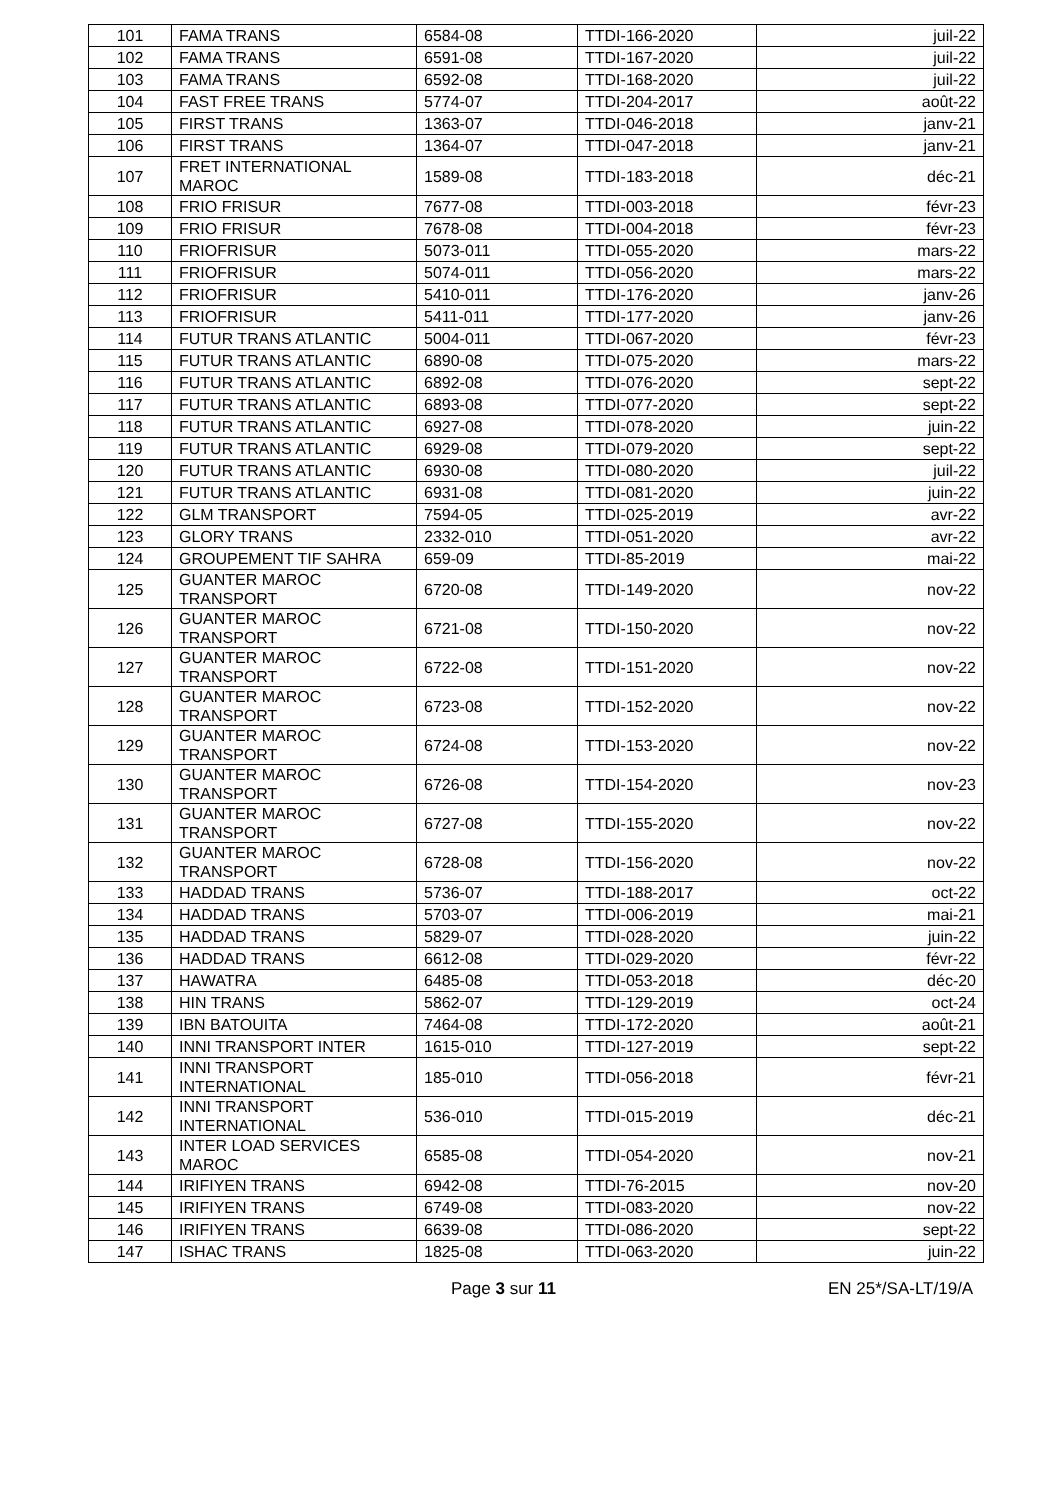| 101 | FAMA TRANS | 6584-08 | TTDI-166-2020 | juil-22 |
| 102 | FAMA TRANS | 6591-08 | TTDI-167-2020 | juil-22 |
| 103 | FAMA TRANS | 6592-08 | TTDI-168-2020 | juil-22 |
| 104 | FAST FREE TRANS | 5774-07 | TTDI-204-2017 | août-22 |
| 105 | FIRST TRANS | 1363-07 | TTDI-046-2018 | janv-21 |
| 106 | FIRST TRANS | 1364-07 | TTDI-047-2018 | janv-21 |
| 107 | FRET INTERNATIONAL MAROC | 1589-08 | TTDI-183-2018 | déc-21 |
| 108 | FRIO FRISUR | 7677-08 | TTDI-003-2018 | févr-23 |
| 109 | FRIO FRISUR | 7678-08 | TTDI-004-2018 | févr-23 |
| 110 | FRIOFRISUR | 5073-011 | TTDI-055-2020 | mars-22 |
| 111 | FRIOFRISUR | 5074-011 | TTDI-056-2020 | mars-22 |
| 112 | FRIOFRISUR | 5410-011 | TTDI-176-2020 | janv-26 |
| 113 | FRIOFRISUR | 5411-011 | TTDI-177-2020 | janv-26 |
| 114 | FUTUR TRANS ATLANTIC | 5004-011 | TTDI-067-2020 | févr-23 |
| 115 | FUTUR TRANS ATLANTIC | 6890-08 | TTDI-075-2020 | mars-22 |
| 116 | FUTUR TRANS ATLANTIC | 6892-08 | TTDI-076-2020 | sept-22 |
| 117 | FUTUR TRANS ATLANTIC | 6893-08 | TTDI-077-2020 | sept-22 |
| 118 | FUTUR TRANS ATLANTIC | 6927-08 | TTDI-078-2020 | juin-22 |
| 119 | FUTUR TRANS ATLANTIC | 6929-08 | TTDI-079-2020 | sept-22 |
| 120 | FUTUR TRANS ATLANTIC | 6930-08 | TTDI-080-2020 | juil-22 |
| 121 | FUTUR TRANS ATLANTIC | 6931-08 | TTDI-081-2020 | juin-22 |
| 122 | GLM TRANSPORT | 7594-05 | TTDI-025-2019 | avr-22 |
| 123 | GLORY TRANS | 2332-010 | TTDI-051-2020 | avr-22 |
| 124 | GROUPEMENT TIF SAHRA | 659-09 | TTDI-85-2019 | mai-22 |
| 125 | GUANTER MAROC TRANSPORT | 6720-08 | TTDI-149-2020 | nov-22 |
| 126 | GUANTER MAROC TRANSPORT | 6721-08 | TTDI-150-2020 | nov-22 |
| 127 | GUANTER MAROC TRANSPORT | 6722-08 | TTDI-151-2020 | nov-22 |
| 128 | GUANTER MAROC TRANSPORT | 6723-08 | TTDI-152-2020 | nov-22 |
| 129 | GUANTER MAROC TRANSPORT | 6724-08 | TTDI-153-2020 | nov-22 |
| 130 | GUANTER MAROC TRANSPORT | 6726-08 | TTDI-154-2020 | nov-23 |
| 131 | GUANTER MAROC TRANSPORT | 6727-08 | TTDI-155-2020 | nov-22 |
| 132 | GUANTER MAROC TRANSPORT | 6728-08 | TTDI-156-2020 | nov-22 |
| 133 | HADDAD TRANS | 5736-07 | TTDI-188-2017 | oct-22 |
| 134 | HADDAD TRANS | 5703-07 | TTDI-006-2019 | mai-21 |
| 135 | HADDAD TRANS | 5829-07 | TTDI-028-2020 | juin-22 |
| 136 | HADDAD TRANS | 6612-08 | TTDI-029-2020 | févr-22 |
| 137 | HAWATRA | 6485-08 | TTDI-053-2018 | déc-20 |
| 138 | HIN TRANS | 5862-07 | TTDI-129-2019 | oct-24 |
| 139 | IBN BATOUITA | 7464-08 | TTDI-172-2020 | août-21 |
| 140 | INNI TRANSPORT INTER | 1615-010 | TTDI-127-2019 | sept-22 |
| 141 | INNI TRANSPORT INTERNATIONAL | 185-010 | TTDI-056-2018 | févr-21 |
| 142 | INNI TRANSPORT INTERNATIONAL | 536-010 | TTDI-015-2019 | déc-21 |
| 143 | INTER LOAD SERVICES MAROC | 6585-08 | TTDI-054-2020 | nov-21 |
| 144 | IRIFIYEN TRANS | 6942-08 | TTDI-76-2015 | nov-20 |
| 145 | IRIFIYEN TRANS | 6749-08 | TTDI-083-2020 | nov-22 |
| 146 | IRIFIYEN TRANS | 6639-08 | TTDI-086-2020 | sept-22 |
| 147 | ISHAC TRANS | 1825-08 | TTDI-063-2020 | juin-22 |
Page 3 sur 11 EN 25*/SA-LT/19/A